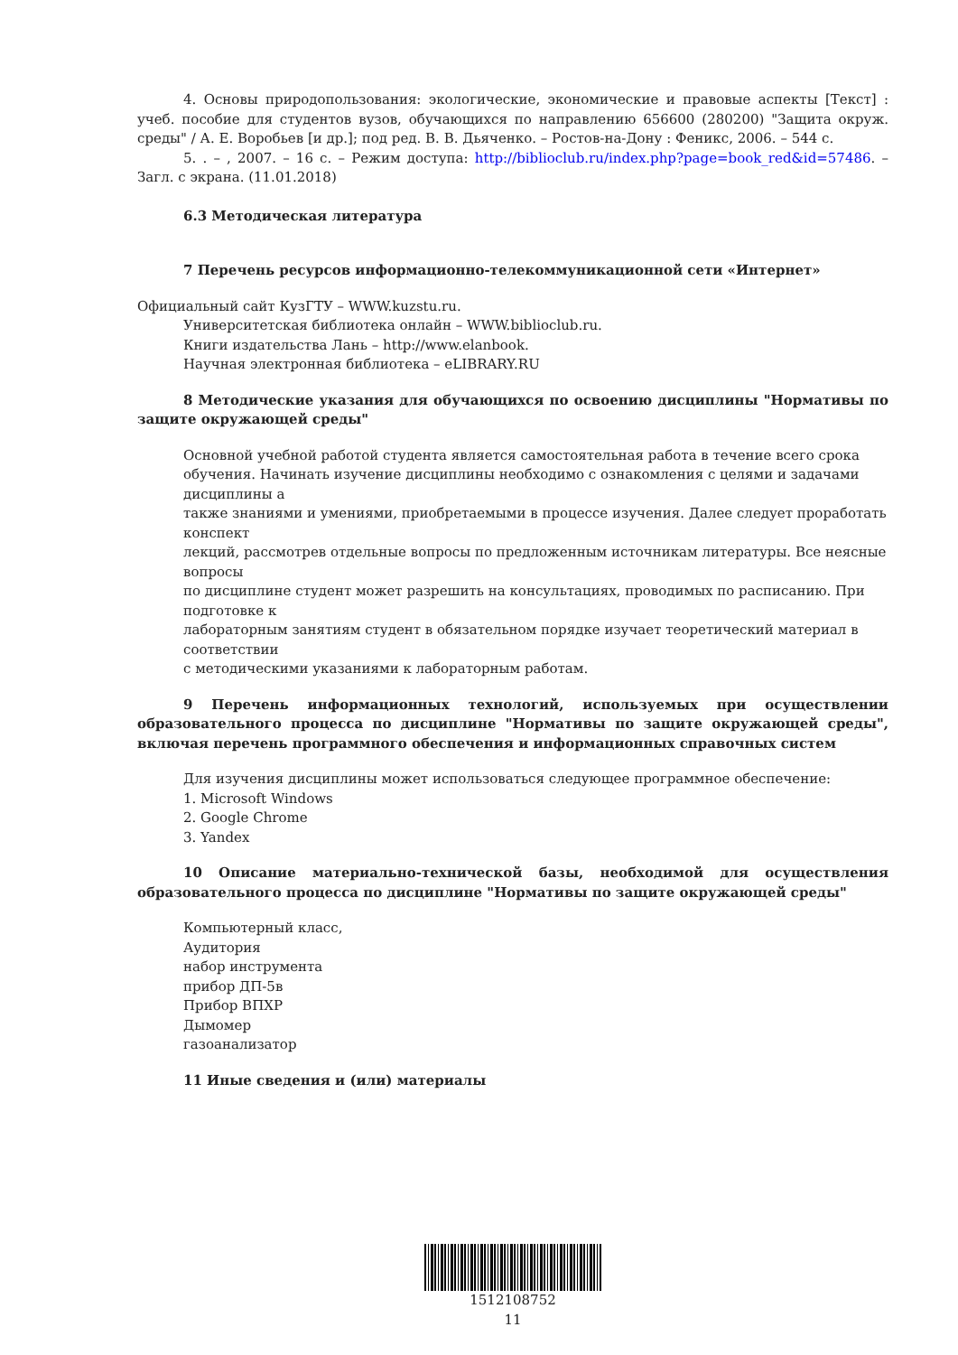4. Основы природопользования: экологические, экономические и правовые аспекты [Текст] : учеб. пособие для студентов вузов, обучающихся по направлению 656600 (280200) "Защита окруж. среды" / А. Е. Воробьев [и др.]; под ред. В. В. Дьяченко. – Ростов-на-Дону : Феникс, 2006. – 544 с.
5. . – , 2007. – 16 с. – Режим доступа: http://biblioclub.ru/index.php?page=book_red&id=57486. – Загл. с экрана. (11.01.2018)
6.3 Методическая литература
7 Перечень ресурсов информационно-телекоммуникационной сети «Интернет»
Официальный сайт КузГТУ – WWW.kuzstu.ru.
Университетская библиотека онлайн – WWW.biblioclub.ru.
Книги издательства Лань – http://www.elanbook.
Научная электронная библиотека – eLIBRARY.RU
8 Методические указания для обучающихся по освоению дисциплины "Нормативы по защите окружающей среды"
Основной учебной работой студента является самостоятельная работа в течение всего срока обучения. Начинать изучение дисциплины необходимо с ознакомления с целями и задачами дисциплины а
также знаниями и умениями, приобретаемыми в процессе изучения. Далее следует проработать конспект
лекций, рассмотрев отдельные вопросы по предложенным источникам литературы. Все неясные вопросы
по дисциплине студент может разрешить на консультациях, проводимых по расписанию. При подготовке к
лабораторным занятиям студент в обязательном порядке изучает теоретический материал в соответствии
с методическими указаниями к лабораторным работам.
9 Перечень информационных технологий, используемых при осуществлении образовательного процесса по дисциплине "Нормативы по защите окружающей среды", включая перечень программного обеспечения и информационных справочных систем
Для изучения дисциплины может использоваться следующее программное обеспечение:
1. Microsoft Windows
2. Google Chrome
3. Yandex
10 Описание материально-технической базы, необходимой для осуществления образовательного процесса по дисциплине "Нормативы по защите окружающей среды"
Компьютерный класс,
Аудитория
набор инструмента
прибор ДП-5в
Прибор ВПХР
Дымомер
газоанализатор
11 Иные сведения и (или) материалы
1512108752
11